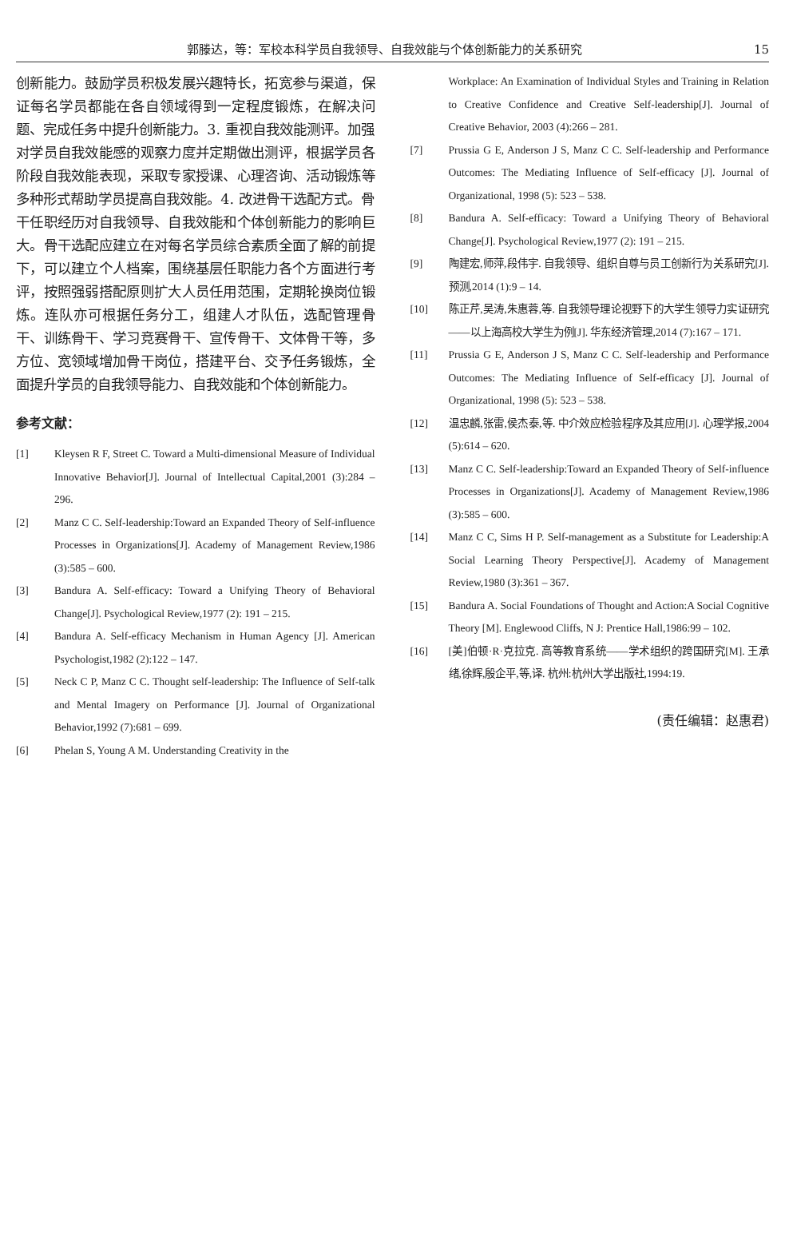郭滕达，等：军校本科学员自我领导、自我效能与个体创新能力的关系研究 15
创新能力。鼓励学员积极发展兴趣特长，拓宽参与渠道，保证每名学员都能在各自领域得到一定程度锻炼，在解决问题、完成任务中提升创新能力。3. 重视自我效能测评。加强对学员自我效能感的观察力度并定期做出测评，根据学员各阶段自我效能表现，采取专家授课、心理咨询、活动锻炼等多种形式帮助学员提高自我效能。4. 改进骨干选配方式。骨干任职经历对自我领导、自我效能和个体创新能力的影响巨大。骨干选配应建立在对每名学员综合素质全面了解的前提下，可以建立个人档案，围绕基层任职能力各个方面进行考评，按照强弱搭配原则扩大人员任用范围，定期轮换岗位锻炼。连队亦可根据任务分工，组建人才队伍，选配管理骨干、训练骨干、学习竞赛骨干、宣传骨干、文体骨干等，多方位、宽领域增加骨干岗位，搭建平台、交予任务锻炼，全面提升学员的自我领导能力、自我效能和个体创新能力。
参考文献：
[1] Kleysen R F, Street C. Toward a Multi-dimensional Measure of Individual Innovative Behavior[J]. Journal of Intellectual Capital,2001 (3):284 – 296.
[2] Manz C C. Self-leadership:Toward an Expanded Theory of Self-influence Processes in Organizations[J]. Academy of Management Review,1986 (3):585 – 600.
[3] Bandura A. Self-efficacy: Toward a Unifying Theory of Behavioral Change[J]. Psychological Review,1977 (2): 191 – 215.
[4] Bandura A. Self-efficacy Mechanism in Human Agency [J]. American Psychologist,1982 (2):122 – 147.
[5] Neck C P, Manz C C. Thought self-leadership: The Influence of Self-talk and Mental Imagery on Performance [J]. Journal of Organizational Behavior,1992 (7):681 – 699.
[6] Phelan S, Young A M. Understanding Creativity in the
Workplace: An Examination of Individual Styles and Training in Relation to Creative Confidence and Creative Self-leadership[J]. Journal of Creative Behavior, 2003 (4):266 – 281.
[7] Prussia G E, Anderson J S, Manz C C. Self-leadership and Performance Outcomes: The Mediating Influence of Self-efficacy [J]. Journal of Organizational, 1998 (5): 523 – 538.
[8] Bandura A. Self-efficacy: Toward a Unifying Theory of Behavioral Change[J]. Psychological Review,1977 (2): 191 – 215.
[9] 陶建宏,师萍,段伟宇. 自我领导、组织自尊与员工创新行为关系研究[J]. 预测,2014 (1):9 – 14.
[10] 陈正芹,吴涛,朱惠蓉,等. 自我领导理论视野下的大学生领导力实证研究——以上海高校大学生为例[J]. 华东经济管理,2014 (7):167 – 171.
[11] Prussia G E, Anderson J S, Manz C C. Self-leadership and Performance Outcomes: The Mediating Influence of Self-efficacy [J]. Journal of Organizational, 1998 (5): 523 – 538.
[12] 温忠麟,张雷,侯杰泰,等. 中介效应检验程序及其应用[J]. 心理学报,2004 (5):614 – 620.
[13] Manz C C. Self-leadership:Toward an Expanded Theory of Self-influence Processes in Organizations[J]. Academy of Management Review,1986 (3):585 – 600.
[14] Manz C C, Sims H P. Self-management as a Substitute for Leadership:A Social Learning Theory Perspective[J]. Academy of Management Review,1980 (3):361 – 367.
[15] Bandura A. Social Foundations of Thought and Action:A Social Cognitive Theory [M]. Englewood Cliffs, N J: Prentice Hall,1986:99 – 102.
[16] [美]伯顿·R·克拉克. 高等教育系统——学术组织的跨国研究[M]. 王承绪,徐辉,殷企平,等,译. 杭州:杭州大学出版社,1994:19.
(责任编辑：赵惠君)